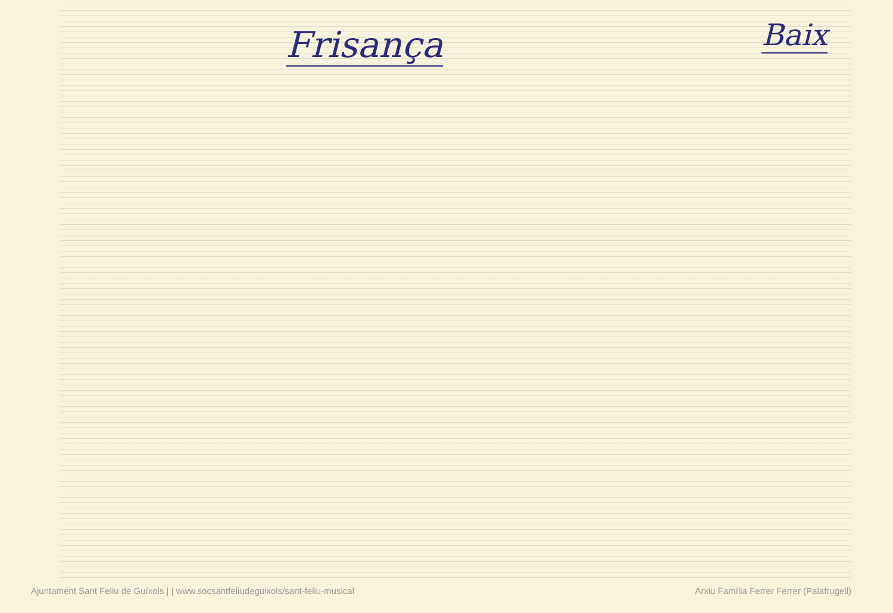Frisança
Baix
Ajuntament Sant Feliu de Guíxols | | www.socsantfeliudeguixols/sant-feliu-musical Arxiu Família Ferrer Ferrer (Palafrugell)